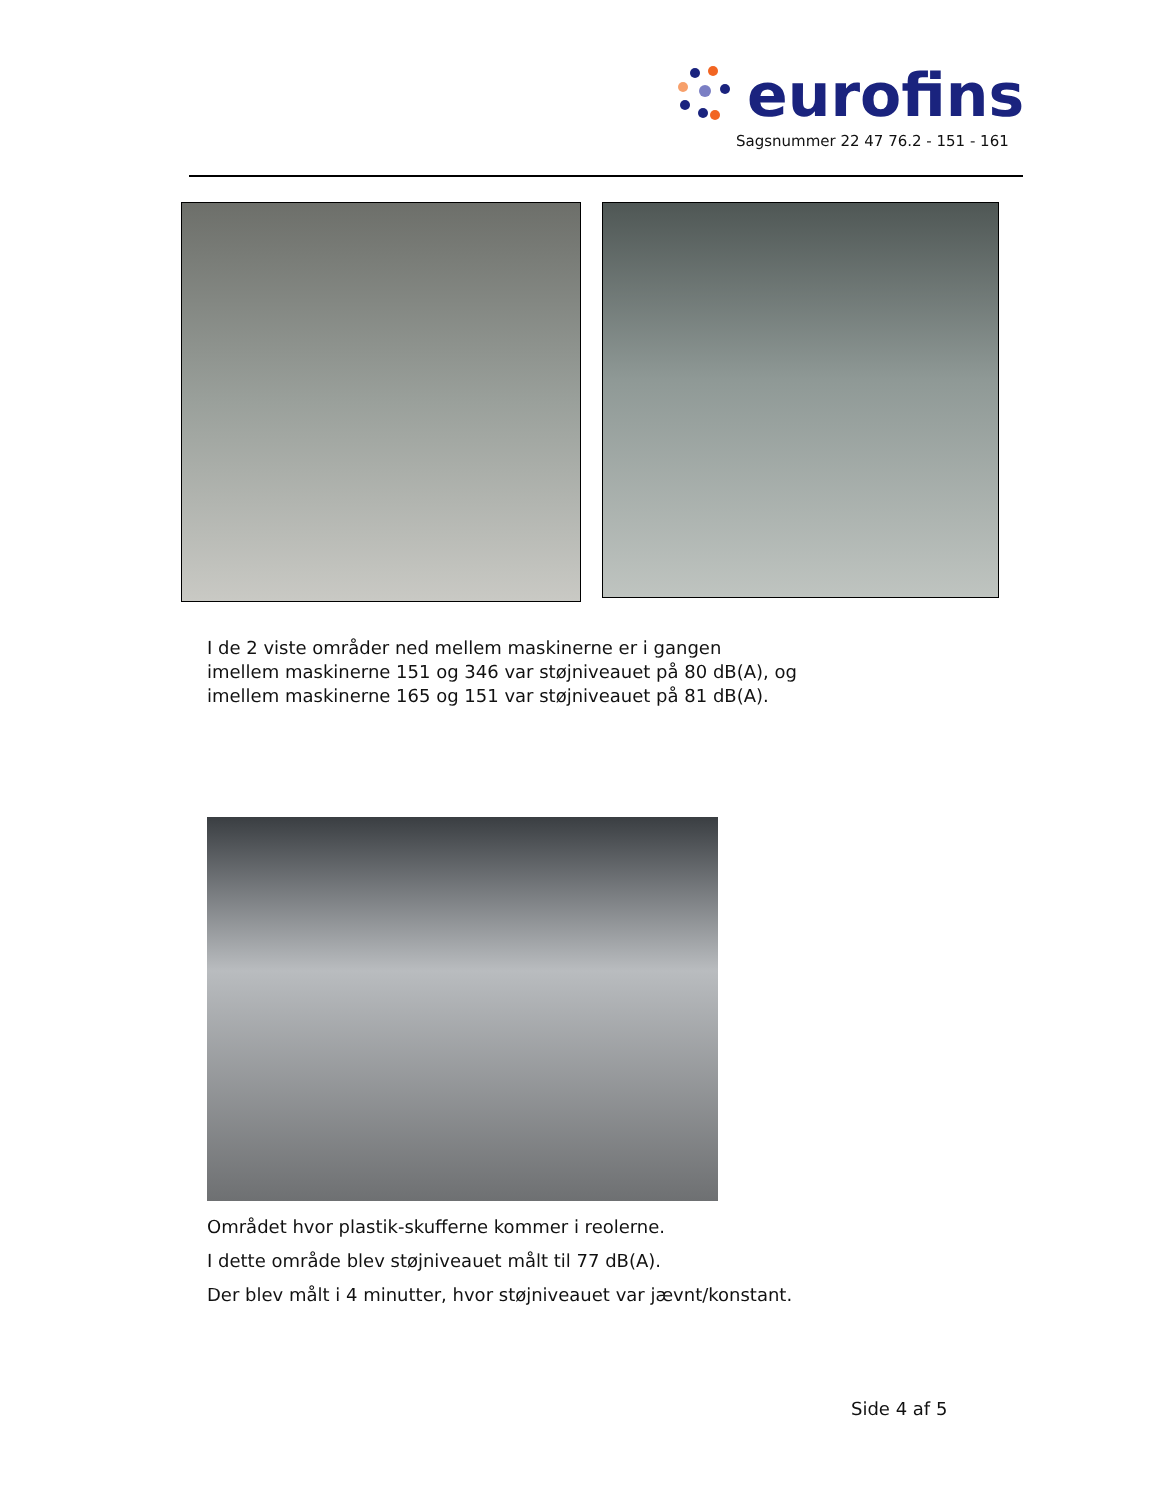eurofins
Sagsnummer 22 47 76.2 - 151 - 161
I de 2 viste områder ned mellem maskinerne er i gangen
imellem maskinerne 151 og 346 var støjniveauet på 80 dB(A), og
imellem maskinerne 165 og 151 var støjniveauet på 81 dB(A).
Området hvor plastik-skufferne kommer i reolerne.
I dette område blev støjniveauet målt til 77 dB(A).
Der blev målt i 4 minutter, hvor støjniveauet var jævnt/konstant.
Side 4 af 5